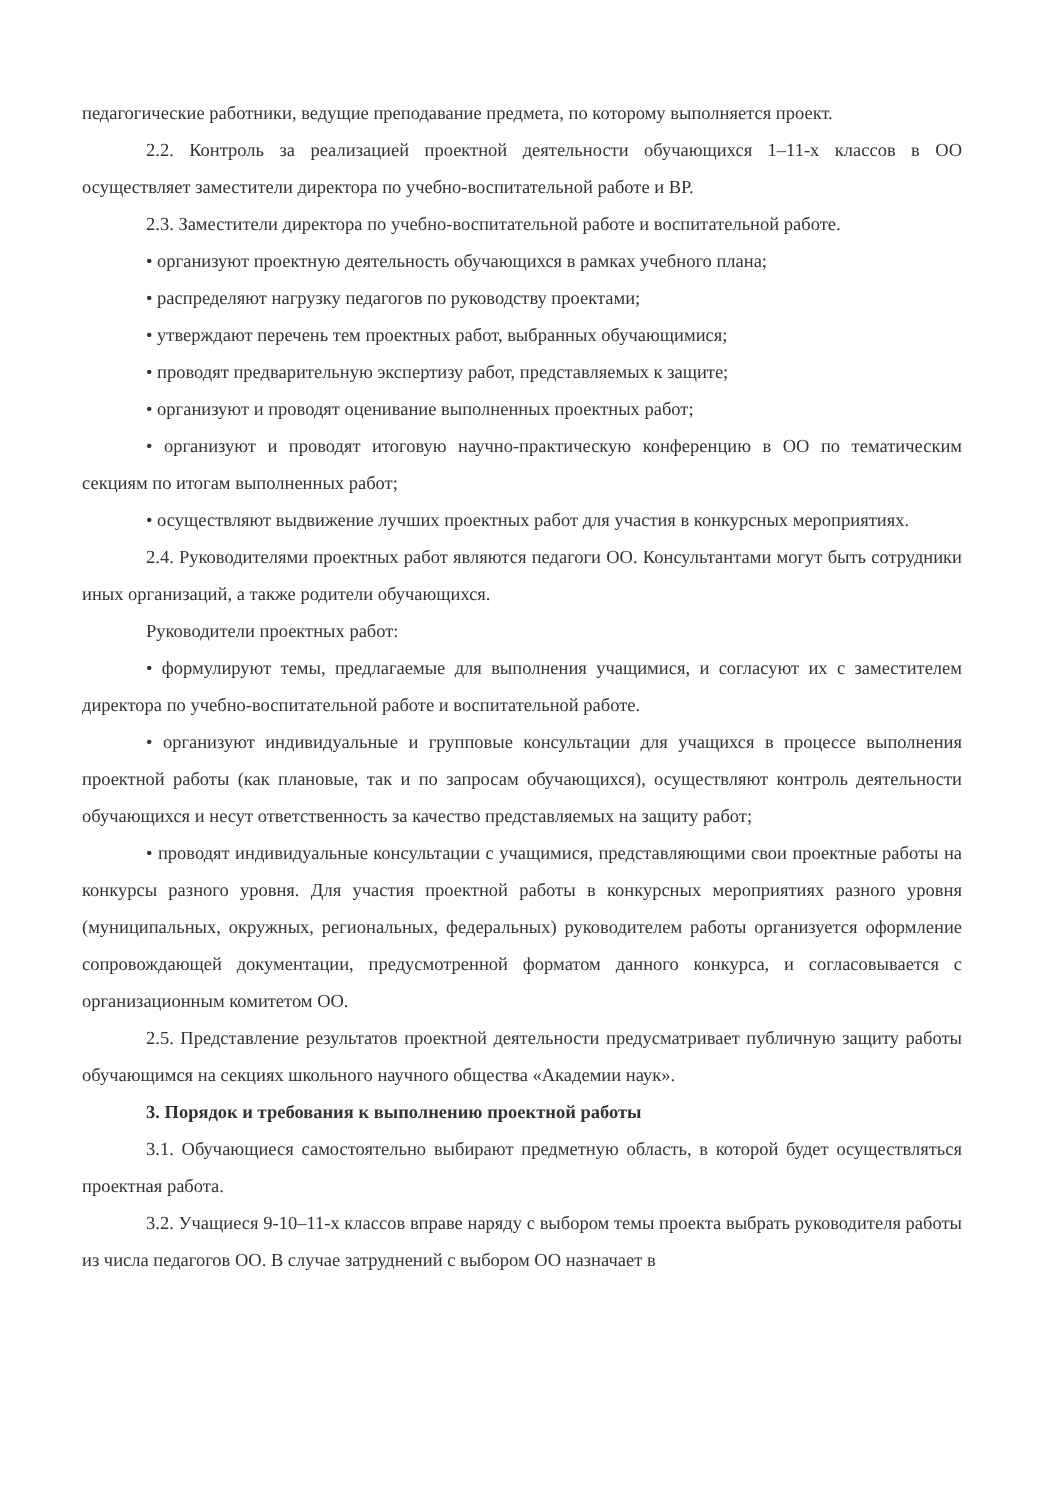педагогические работники, ведущие преподавание предмета, по которому выполняется проект.
2.2. Контроль за реализацией проектной деятельности обучающихся 1–11-х классов в ОО осуществляет заместители директора по учебно-воспитательной работе и ВР.
2.3. Заместители директора по учебно-воспитательной работе и воспитательной работе.
• организуют проектную деятельность обучающихся в рамках учебного плана;
• распределяют нагрузку педагогов по руководству проектами;
• утверждают перечень тем проектных работ, выбранных обучающимися;
• проводят предварительную экспертизу работ, представляемых к защите;
• организуют и проводят оценивание выполненных проектных работ;
• организуют и проводят итоговую научно-практическую конференцию в ОО по тематическим секциям по итогам выполненных работ;
• осуществляют выдвижение лучших проектных работ для участия в конкурсных мероприятиях.
2.4. Руководителями проектных работ являются педагоги ОО. Консультантами могут быть сотрудники иных организаций, а также родители обучающихся.
Руководители проектных работ:
• формулируют темы, предлагаемые для выполнения учащимися, и согласуют их с заместителем директора по учебно-воспитательной работе и воспитательной работе.
• организуют индивидуальные и групповые консультации для учащихся в процессе выполнения проектной работы (как плановые, так и по запросам обучающихся), осуществляют контроль деятельности обучающихся и несут ответственность за качество представляемых на защиту работ;
• проводят индивидуальные консультации с учащимися, представляющими свои проектные работы на конкурсы разного уровня. Для участия проектной работы в конкурсных мероприятиях разного уровня (муниципальных, окружных, региональных, федеральных) руководителем работы организуется оформление сопровождающей документации, предусмотренной форматом данного конкурса, и согласовывается с организационным комитетом ОО.
2.5. Представление результатов проектной деятельности предусматривает публичную защиту работы обучающимся на секциях школьного научного общества «Академии наук».
3. Порядок и требования к выполнению проектной работы
3.1. Обучающиеся самостоятельно выбирают предметную область, в которой будет осуществляться проектная работа.
3.2. Учащиеся 9-10–11-х классов вправе наряду с выбором темы проекта выбрать руководителя работы из числа педагогов ОО. В случае затруднений с выбором ОО назначает в